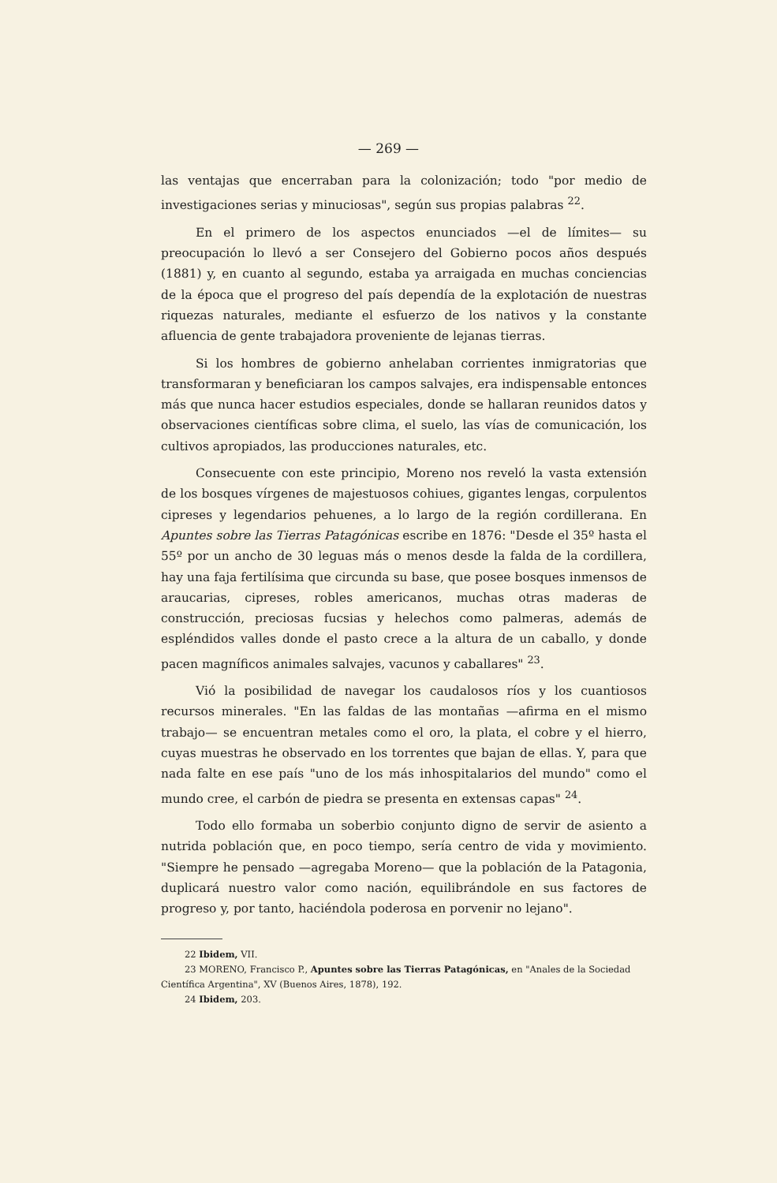— 269 —
las ventajas que encerraban para la colonización; todo "por medio de investigaciones serias y minuciosas", según sus propias palabras <sup>22</sup>.
En el primero de los aspectos enunciados —el de límites— su preocupación lo llevó a ser Consejero del Gobierno pocos años después (1881) y, en cuanto al segundo, estaba ya arraigada en muchas conciencias de la época que el progreso del país dependía de la explotación de nuestras riquezas naturales, mediante el esfuerzo de los nativos y la constante afluencia de gente trabajadora proveniente de lejanas tierras.
Si los hombres de gobierno anhelaban corrientes inmigratorias que transformaran y beneficiaran los campos salvajes, era indispensable entonces más que nunca hacer estudios especiales, donde se hallaran reunidos datos y observaciones científicas sobre clima, el suelo, las vías de comunicación, los cultivos apropiados, las producciones naturales, etc.
Consecuente con este principio, Moreno nos reveló la vasta extensión de los bosques vírgenes de majestuosos cohiues, gigantes lengas, corpulentos cipreses y legendarios pehuenes, a lo largo de la región cordillerana. En Apuntes sobre las Tierras Patagónicas escribe en 1876: "Desde el 35º hasta el 55º por un ancho de 30 leguas más o menos desde la falda de la cordillera, hay una faja fertilísima que circunda su base, que posee bosques inmensos de araucarias, cipreses, robles americanos, muchas otras maderas de construcción, preciosas fucsias y helechos como palmeras, además de espléndidos valles donde el pasto crece a la altura de un caballo, y donde pacen magníficos animales salvajes, vacunos y caballares" <sup>23</sup>.
Vió la posibilidad de navegar los caudalosos ríos y los cuantiosos recursos minerales. "En las faldas de las montañas —afirma en el mismo trabajo— se encuentran metales como el oro, la plata, el cobre y el hierro, cuyas muestras he observado en los torrentes que bajan de ellas. Y, para que nada falte en ese país "uno de los más inhospitalarios del mundo" como el mundo cree, el carbón de piedra se presenta en extensas capas" <sup>24</sup>.
Todo ello formaba un soberbio conjunto digno de servir de asiento a nutrida población que, en poco tiempo, sería centro de vida y movimiento. "Siempre he pensado —agregaba Moreno— que la población de la Patagonia, duplicará nuestro valor como nación, equilibrándole en sus factores de progreso y, por tanto, haciéndola poderosa en porvenir no lejano".
22 Ibidem, VII.
23 MORENO, Francisco P., Apuntes sobre las Tierras Patagónicas, en "Anales de la Sociedad Científica Argentina", XV (Buenos Aires, 1878), 192.
24 Ibidem, 203.